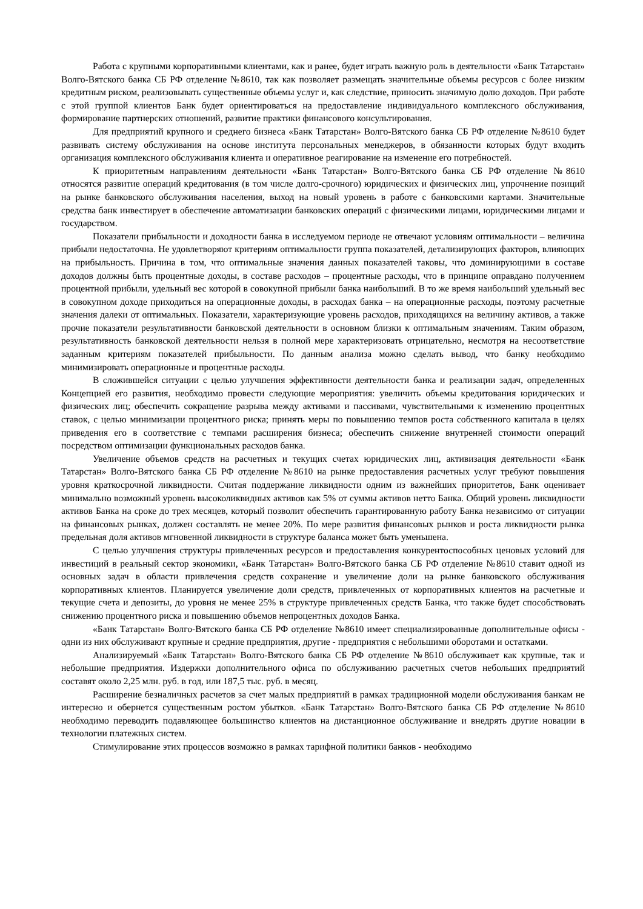Работа с крупными корпоративными клиентами, как и ранее, будет играть важную роль в деятельности «Банк Татарстан» Волго-Вятского банка СБ РФ отделение №8610, так как позволяет размещать значительные объемы ресурсов с более низким кредитным риском, реализовывать существенные объемы услуг и, как следствие, приносить значимую долю доходов. При работе с этой группой клиентов Банк будет ориентироваться на предоставление индивидуального комплексного обслуживания, формирование партнерских отношений, развитие практики финансового консультирования.
Для предприятий крупного и среднего бизнеса «Банк Татарстан» Волго-Вятского банка СБ РФ отделение №8610 будет развивать систему обслуживания на основе института персональных менеджеров, в обязанности которых будут входить организация комплексного обслуживания клиента и оперативное реагирование на изменение его потребностей.
К приоритетным направлениям деятельности «Банк Татарстан» Волго-Вятского банка СБ РФ отделение №8610 относятся развитие операций кредитования (в том числе долго-срочного) юридических и физических лиц, упрочнение позиций на рынке банковского обслуживания населения, выход на новый уровень в работе с банковскими картами. Значительные средства банк инвестирует в обеспечение автоматизации банковских операций с физическими лицами, юридическими лицами и государством.
Показатели прибыльности и доходности банка в исследуемом периоде не отвечают условиям оптимальности – величина прибыли недостаточна. Не удовлетворяют критериям оптимальности группа показателей, детализирующих факторов, влияющих на прибыльность. Причина в том, что оптимальные значения данных показателей таковы, что доминирующими в составе доходов должны быть процентные доходы, в составе расходов – процентные расходы, что в принципе оправдано получением процентной прибыли, удельный вес которой в совокупной прибыли банка наибольший. В то же время наибольший удельный вес в совокупном доходе приходиться на операционные доходы, в расходах банка – на операционные расходы, поэтому расчетные значения далеки от оптимальных. Показатели, характеризующие уровень расходов, приходящихся на величину активов, а также прочие показатели результативности банковской деятельности в основном близки к оптимальным значениям. Таким образом, результативность банковской деятельности нельзя в полной мере характеризовать отрицательно, несмотря на несоответствие заданным критериям показателей прибыльности. По данным анализа можно сделать вывод, что банку необходимо минимизировать операционные и процентные расходы.
В сложившейся ситуации с целью улучшения эффективности деятельности банка и реализации задач, определенных Концепцией его развития, необходимо провести следующие мероприятия: увеличить объемы кредитования юридических и физических лиц; обеспечить сокращение разрыва между активами и пассивами, чувствительными к изменению процентных ставок, с целью минимизации процентного риска; принять меры по повышению темпов роста собственного капитала в целях приведения его в соответствие с темпами расширения бизнеса; обеспечить снижение внутренней стоимости операций посредством оптимизации функциональных расходов банка.
Увеличение объемов средств на расчетных и текущих счетах юридических лиц, активизация деятельности «Банк Татарстан» Волго-Вятского банка СБ РФ отделение №8610 на рынке предоставления расчетных услуг требуют повышения уровня краткосрочной ликвидности. Считая поддержание ликвидности одним из важнейших приоритетов, Банк оценивает минимально возможный уровень высоколиквидных активов как 5% от суммы активов нетто Банка. Общий уровень ликвидности активов Банка на сроке до трех месяцев, который позволит обеспечить гарантированную работу Банка независимо от ситуации на финансовых рынках, должен составлять не менее 20%. По мере развития финансовых рынков и роста ликвидности рынка предельная доля активов мгновенной ликвидности в структуре баланса может быть уменьшена.
С целью улучшения структуры привлеченных ресурсов и предоставления конкурентоспособных ценовых условий для инвестиций в реальный сектор экономики, «Банк Татарстан» Волго-Вятского банка СБ РФ отделение №8610 ставит одной из основных задач в области привлечения средств сохранение и увеличение доли на рынке банковского обслуживания корпоративных клиентов. Планируется увеличение доли средств, привлеченных от корпоративных клиентов на расчетные и текущие счета и депозиты, до уровня не менее 25% в структуре привлеченных средств Банка, что также будет способствовать снижению процентного риска и повышению объемов непроцентных доходов Банка.
«Банк Татарстан» Волго-Вятского банка СБ РФ отделение №8610 имеет специализированные дополнительные офисы - одни из них обслуживают крупные и средние предприятия, другие - предприятия с небольшими оборотами и остатками.
Анализируемый «Банк Татарстан» Волго-Вятского банка СБ РФ отделение №8610 обслуживает как крупные, так и небольшие предприятия. Издержки дополнительного офиса по обслуживанию расчетных счетов небольших предприятий составят около 2,25 млн. руб. в год, или 187,5 тыс. руб. в месяц.
Расширение безналичных расчетов за счет малых предприятий в рамках традиционной модели обслуживания банкам не интересно и обернется существенным ростом убытков. «Банк Татарстан» Волго-Вятского банка СБ РФ отделение №8610 необходимо переводить подавляющее большинство клиентов на дистанционное обслуживание и внедрять другие новации в технологии платежных систем.
Стимулирование этих процессов возможно в рамках тарифной политики банков - необходимо